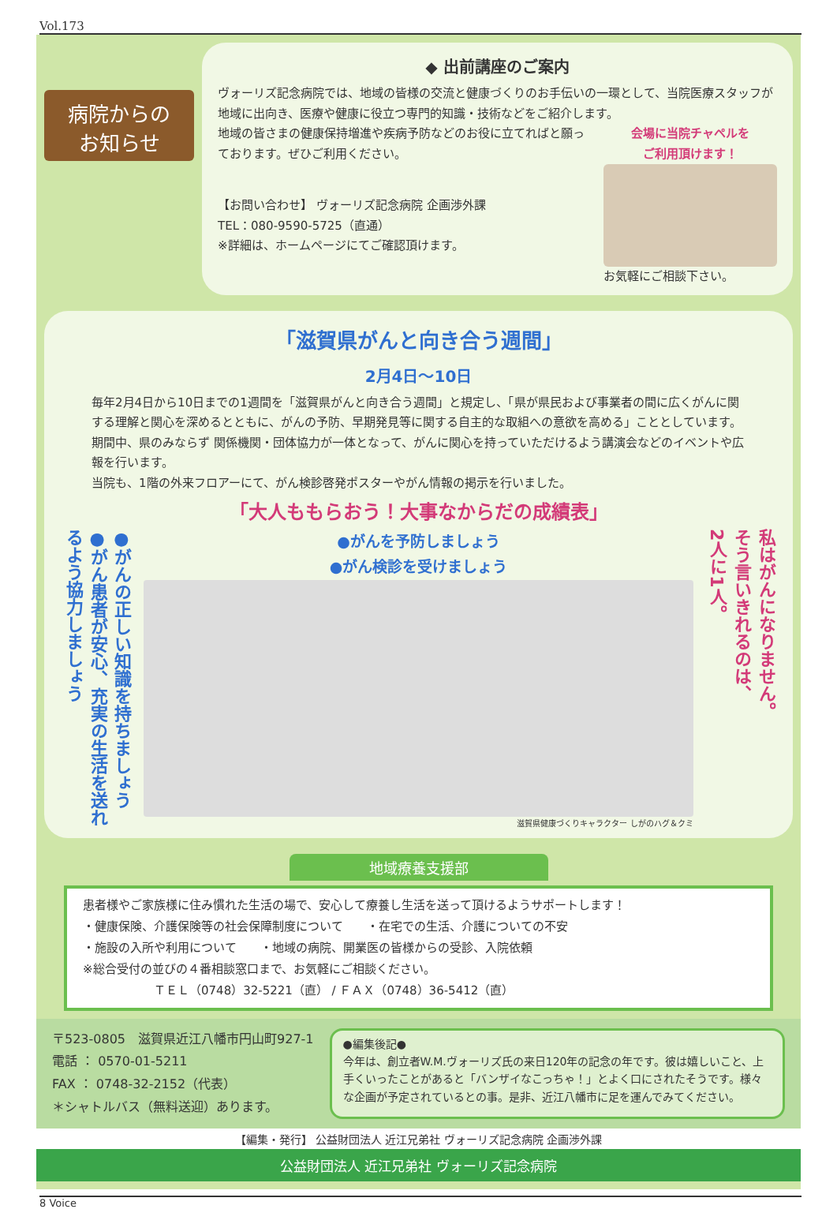Vol.173
病院からの
お知らせ
◆ 出前講座のご案内
ヴォーリズ記念病院では、地域の皆様の交流と健康づくりのお手伝いの一環として、当院医療スタッフが地域に出向き、医療や健康に役立つ専門的知識・技術などをご紹介します。
地域の皆さまの健康保持増進や疾病予防などのお役に立てればと願っております。ぜひご利用ください。
【お問い合わせ】 ヴォーリズ記念病院 企画渉外課
TEL：080-9590-5725（直通）
※詳細は、ホームページにてご確認頂けます。
会場に当院チャペルを
ご利用頂けます！
お気軽にご相談下さい。
「滋賀県がんと向き合う週間」
2月4日～10日
毎年2月4日から10日までの1週間を「滋賀県がんと向き合う週間」と規定し、「県が県民および事業者の間に広くがんに関する理解と関心を深めるとともに、がんの予防、早期発見等に関する自主的な取組への意欲を高める」こととしています。期間中、県のみならず 関係機関・団体協力が一体となって、がんに関心を持っていただけるよう講演会などのイベントや広報を行います。
当院も、1階の外来フロアーにて、がん検診啓発ポスターやがん情報の掲示を行いました。
「大人ももらおう！大事なからだの成績表」
●がんの正しい知識を持ちましょう
●がん患者が安心、充実の生活を送れるよう協力しましょう
●がんを予防しましょう
●がん検診を受けましょう
滋賀県健康づくりキャラクター しがのハグ＆クミ
私はがんになりません。
そう言いきれるのは、
2人に1人。
地域療養支援部
患者様やご家族様に住み慣れた生活の場で、安心して療養し生活を送って頂けるようサポートします！
・健康保険、介護保険等の社会保障制度について　　・在宅での生活、介護についての不安
・施設の入所や利用について　　・地域の病院、開業医の皆様からの受診、入院依頼
※総合受付の並びの４番相談窓口まで、お気軽にご相談ください。
ＴＥＬ（0748）32-5221（直） / ＦＡＸ（0748）36-5412（直）
〒523-0805　滋賀県近江八幡市円山町927-1
電話 ： 0570-01-5211
FAX ： 0748-32-2152（代表）
＊シャトルバス（無料送迎）あります。
●編集後記●
今年は、創立者W.M.ヴォーリズ氏の来日120年の記念の年です。彼は嬉しいこと、上手くいったことがあると「バンザイなこっちゃ！」とよく口にされたそうです。様々な企画が予定されているとの事。是非、近江八幡市に足を運んでみてください。
【編集・発行】 公益財団法人 近江兄弟社 ヴォーリズ記念病院 企画渉外課
公益財団法人 近江兄弟社 ヴォーリズ記念病院
8 Voice